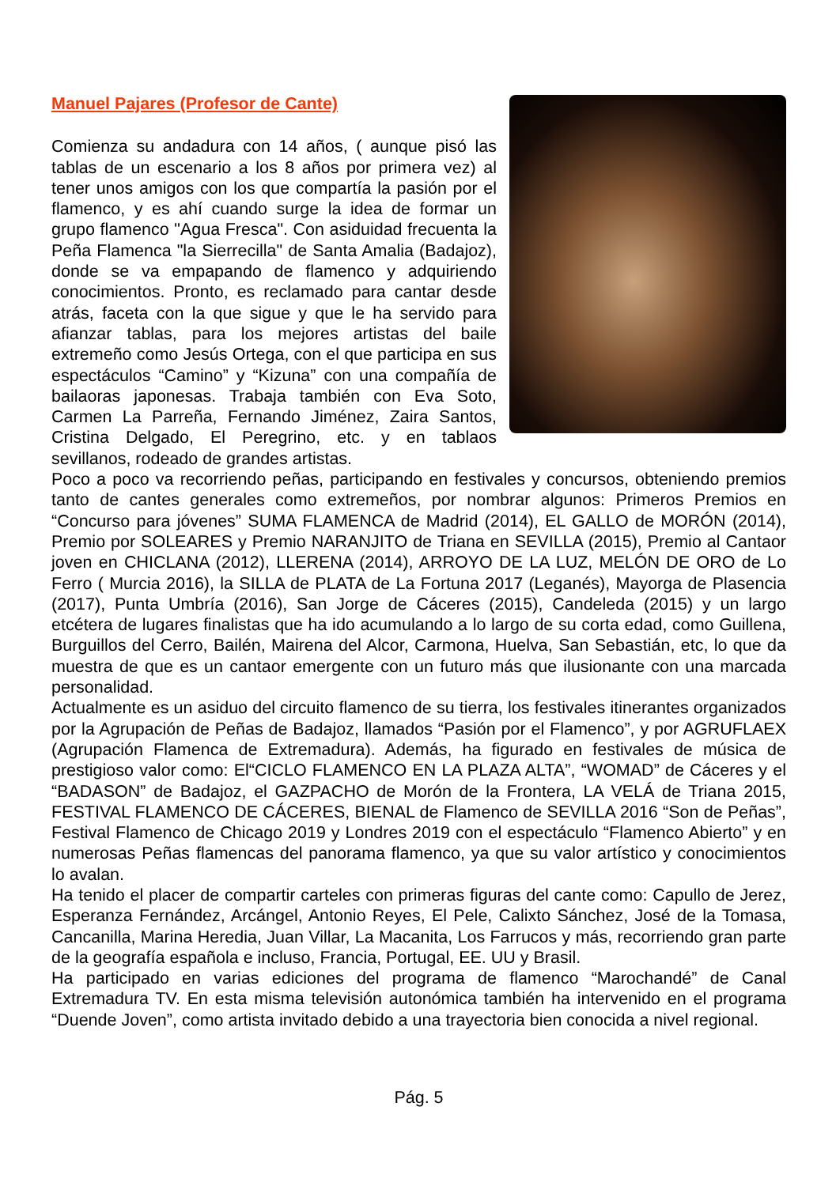Manuel Pajares (Profesor de Cante)
Comienza su andadura con 14 años, ( aunque pisó las tablas de un escenario a los 8 años por primera vez) al tener unos amigos con los que compartía la pasión por el flamenco, y es ahí cuando surge la idea de formar un grupo flamenco "Agua Fresca". Con asiduidad frecuenta la Peña Flamenca "la Sierrecilla" de Santa Amalia (Badajoz), donde se va empapando de flamenco y adquiriendo conocimientos. Pronto, es reclamado para cantar desde atrás, faceta con la que sigue y que le ha servido para afianzar tablas, para los mejores artistas del baile extremeño como Jesús Ortega, con el que participa en sus espectáculos “Camino” y “Kizuna” con una compañía de bailaoras japonesas. Trabaja también con Eva Soto, Carmen La Parreña, Fernando Jiménez, Zaira Santos, Cristina Delgado, El Peregrino, etc. y en tablaos sevillanos, rodeado de grandes artistas.
Poco a poco va recorriendo peñas, participando en festivales y concursos, obteniendo premios tanto de cantes generales como extremeños, por nombrar algunos: Primeros Premios en “Concurso para jóvenes” SUMA FLAMENCA de Madrid (2014), EL GALLO de MORÓN (2014), Premio por SOLEARES y Premio NARANJITO de Triana en SEVILLA (2015), Premio al Cantaor joven en CHICLANA (2012), LLERENA (2014), ARROYO DE LA LUZ, MELÓN DE ORO de Lo Ferro ( Murcia 2016), la SILLA de PLATA de La Fortuna 2017 (Leganés), Mayorga de Plasencia (2017), Punta Umbría (2016), San Jorge de Cáceres (2015), Candeleda (2015) y un largo etcétera de lugares finalistas que ha ido acumulando a lo largo de su corta edad, como Guillena, Burguillos del Cerro, Bailén, Mairena del Alcor, Carmona, Huelva, San Sebastián, etc, lo que da muestra de que es un cantaor emergente con un futuro más que ilusionante con una marcada personalidad.
Actualmente es un asiduo del circuito flamenco de su tierra, los festivales itinerantes organizados por la Agrupación de Peñas de Badajoz, llamados “Pasión por el Flamenco”, y por AGRUFLAEX (Agrupación Flamenca de Extremadura). Además, ha figurado en festivales de música de prestigioso valor como: El“CICLO FLAMENCO EN LA PLAZA ALTA”, “WOMAD” de Cáceres y el “BADASON” de Badajoz, el GAZPACHO de Morón de la Frontera, LA VELÁ de Triana 2015, FESTIVAL FLAMENCO DE CÁCERES, BIENAL de Flamenco de SEVILLA 2016 “Son de Peñas”, Festival Flamenco de Chicago 2019 y Londres 2019 con el espectáculo “Flamenco Abierto” y en numerosas Peñas flamencas del panorama flamenco, ya que su valor artístico y conocimientos lo avalan.
Ha tenido el placer de compartir carteles con primeras figuras del cante como: Capullo de Jerez, Esperanza Fernández, Arcángel, Antonio Reyes, El Pele, Calixto Sánchez, José de la Tomasa, Cancanilla, Marina Heredia, Juan Villar, La Macanita, Los Farrucos y más, recorriendo gran parte de la geografía española e incluso, Francia, Portugal, EE. UU y Brasil.
Ha participado en varias ediciones del programa de flamenco “Marochandé” de Canal Extremadura TV. En esta misma televisión autonómica también ha intervenido en el programa “Duende Joven”, como artista invitado debido a una trayectoria bien conocida a nivel regional.
Pág. 5